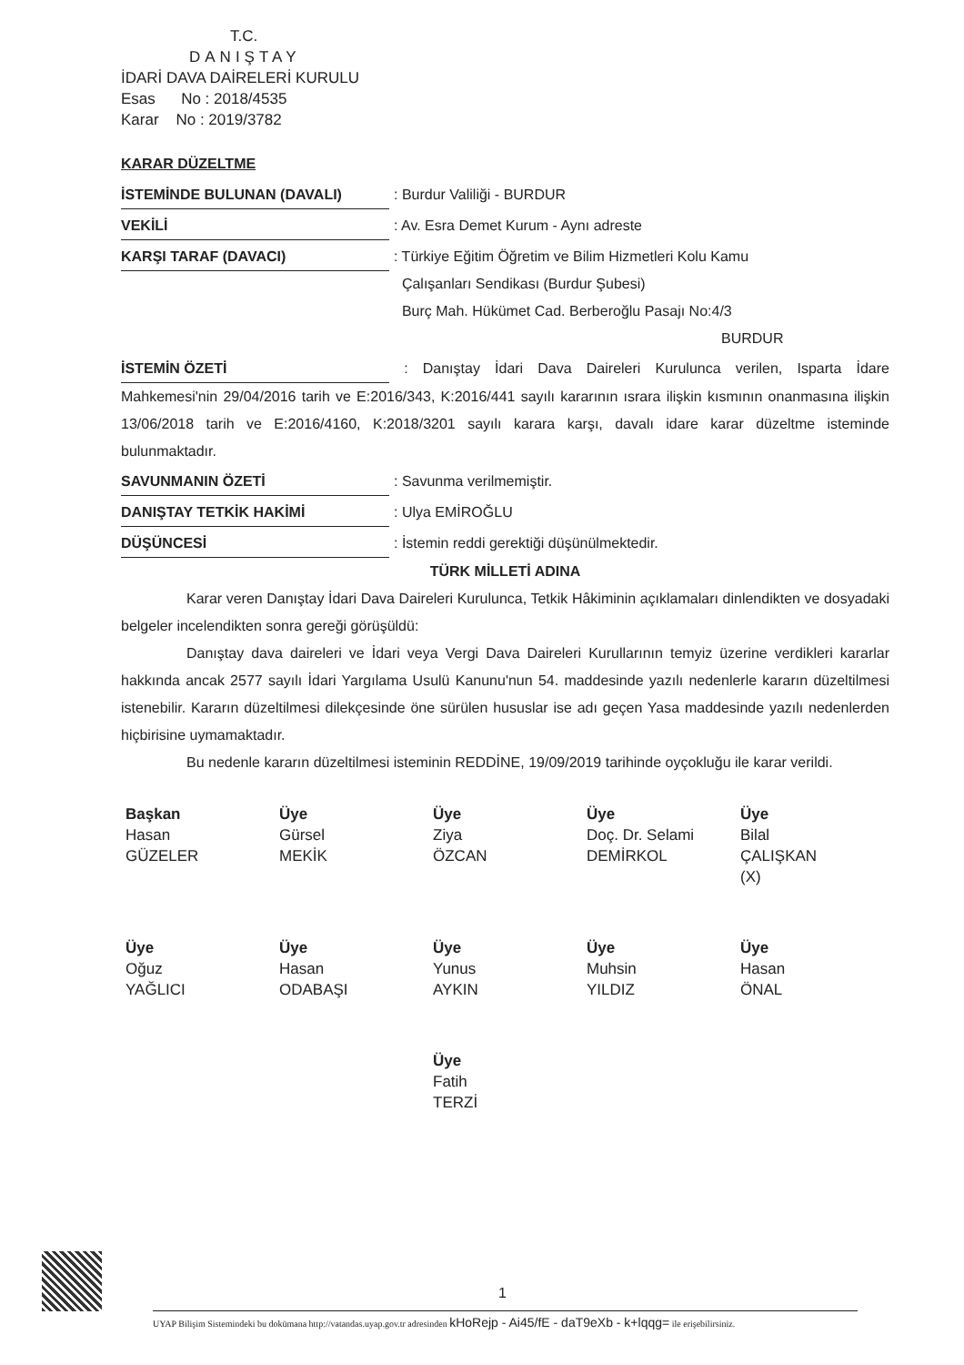T.C.
DANIŞTAY
İDARİ DAVA DAİRELERİ KURULU
Esas No : 2018/4535
Karar No : 2019/3782
KARAR DÜZELTME
İSTEMİNDE BULUNAN (DAVALI) : Burdur Valiliği - BURDUR
VEKİLİ : Av. Esra Demet Kurum - Aynı adreste
KARŞI TARAF (DAVACI) : Türkiye Eğitim Öğretim ve Bilim Hizmetleri Kolu Kamu
Çalışanları Sendikası (Burdur Şubesi)
Burç Mah. Hükümet Cad. Berberoğlu Pasajı No:4/3
BURDUR
İSTEMİN ÖZETİ : Danıştay İdari Dava Daireleri Kurulunca verilen, Isparta İdare Mahkemesi'nin 29/04/2016 tarih ve E:2016/343, K:2016/441 sayılı kararının ısrara ilişkin kısmının onanmasına ilişkin 13/06/2018 tarih ve E:2016/4160, K:2018/3201 sayılı karara karşı, davalı idare karar düzeltme isteminde bulunmaktadır.
SAVUNMANIN ÖZETİ : Savunma verilmemiştir.
DANIŞTAY TETKİK HAKİMİ : Ulya EMİROĞLU
DÜŞÜNCESİ : İstemin reddi gerektiği düşünülmektedir.
TÜRK MİLLETİ ADINA
Karar veren Danıştay İdari Dava Daireleri Kurulunca, Tetkik Hâkiminin açıklamaları dinlendikten ve dosyadaki belgeler incelendikten sonra gereği görüşüldü:
Danıştay dava daireleri ve İdari veya Vergi Dava Daireleri Kurullarının temyiz üzerine verdikleri kararlar hakkında ancak 2577 sayılı İdari Yargılama Usulü Kanunu'nun 54. maddesinde yazılı nedenlerle kararın düzeltilmesi istenebilir. Kararın düzeltilmesi dilekçesinde öne sürülen hususlar ise adı geçen Yasa maddesinde yazılı nedenlerden hiçbirisine uymamaktadır.
Bu nedenle kararın düzeltilmesi isteminin REDDİNE, 19/09/2019 tarihinde oyçokluğu ile karar verildi.
Başkan
Hasan
GÜZELER
Üye
Gürsel
MEKİK
Üye
Ziya
ÖZCAN
Üye
Doç. Dr. Selami
DEMİRKOL
Üye
Bilal
ÇALIŞKAN
(X)
Üye
Oğuz
YAĞLICI
Üye
Hasan
ODABAŞI
Üye
Yunus
AYKIN
Üye
Muhsin
YILDIZ
Üye
Hasan
ÖNAL
Üye
Fatih
TERZİ
1
UYAP Bilişim Sistemindeki bu dokümana http://vatandas.uyap.gov.tr adresinden kHoRejp - Ai45/fE - daT9eXb - k+lqqg= ile erişebilirsiniz.